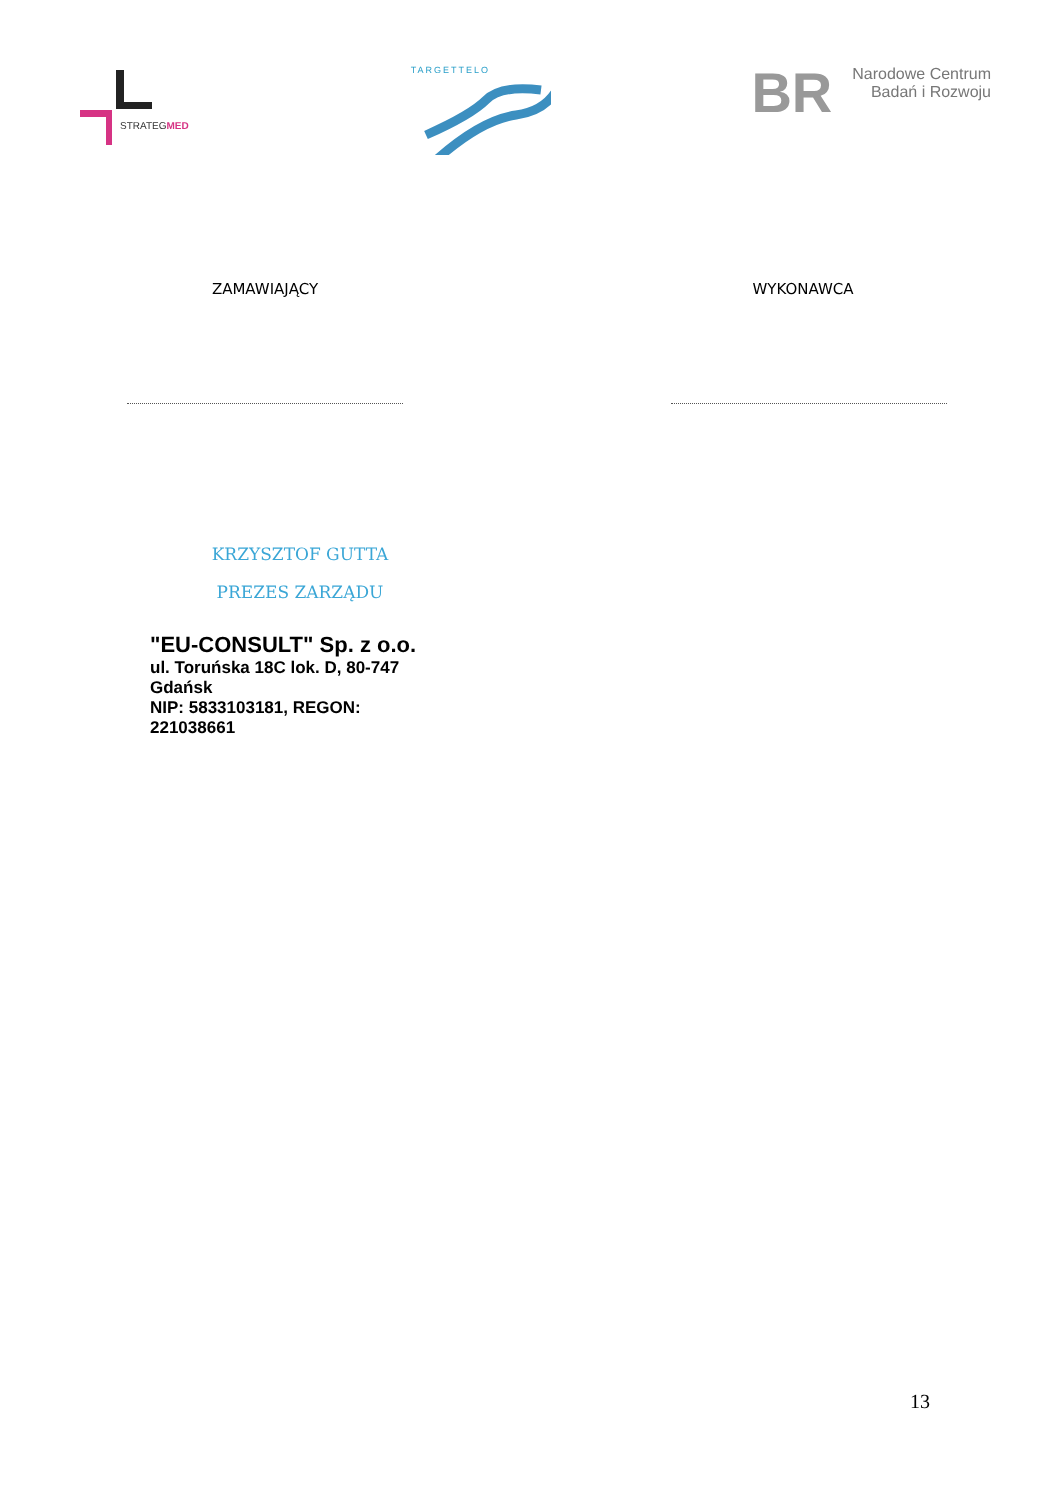STRATEGMED
TARGETTELO
BR
Narodowe Centrum
Badań i Rozwoju
ZAMAWIAJĄCY WYKONAWCA
KRZYSZTOF GUTTA
PREZES ZARZĄDU
"EU-CONSULT" Sp. z o.o.
ul. Toruńska 18C lok. D, 80-747 Gdańsk
NIP: 5833103181, REGON: 221038661
13